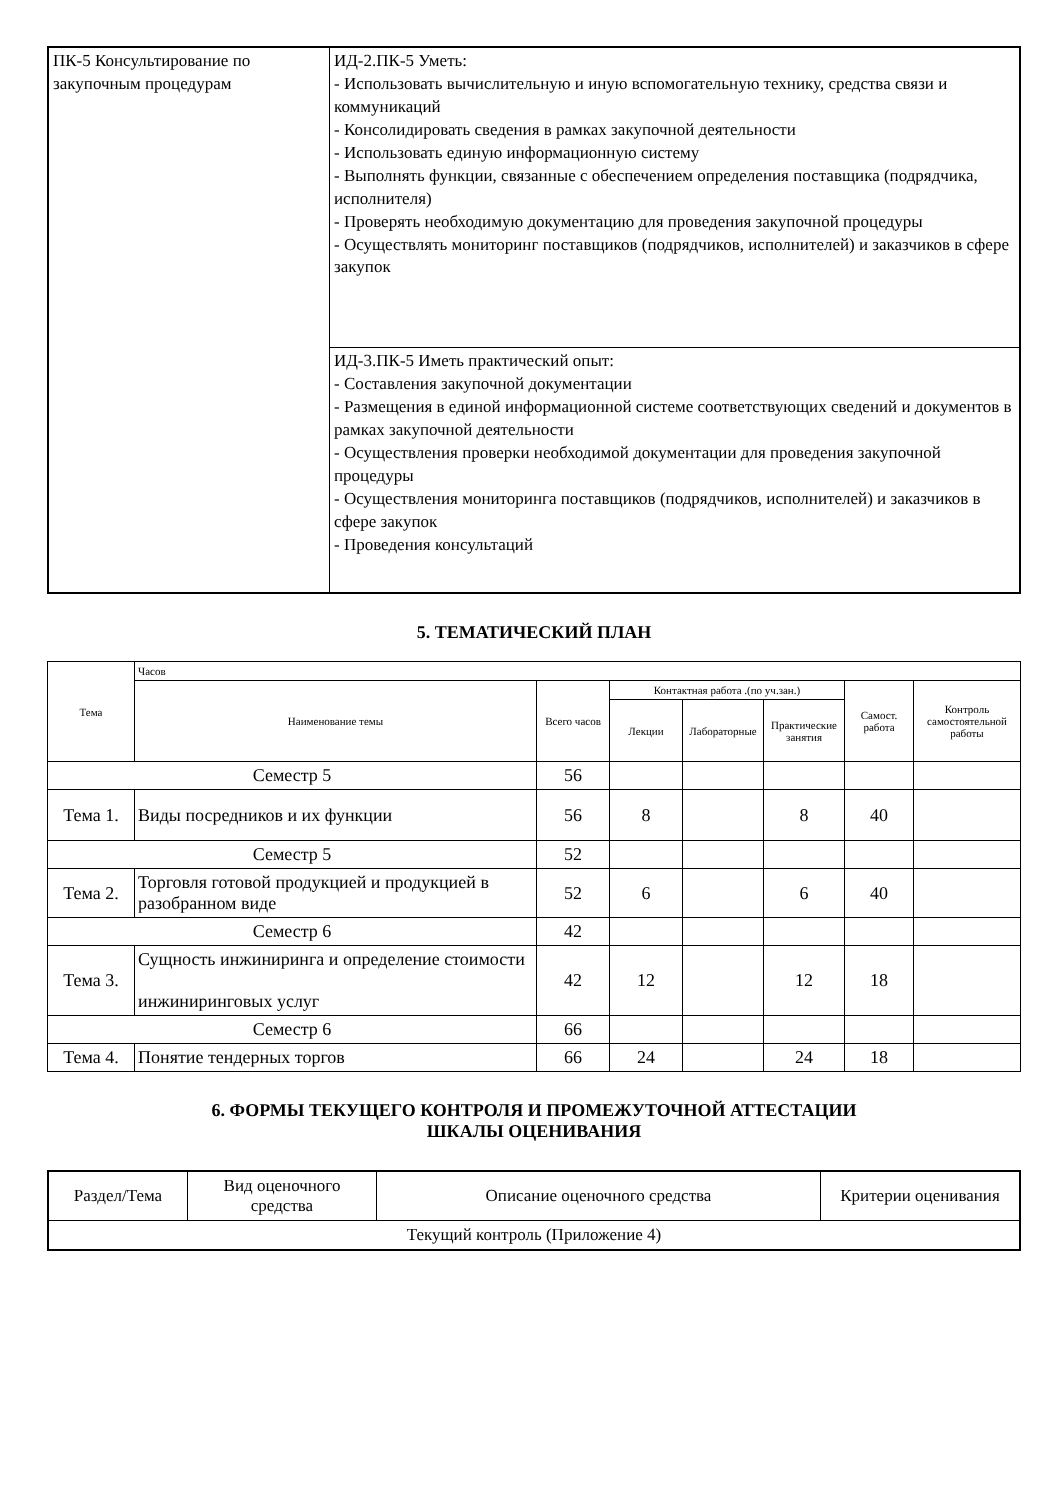| ПК-5 Консультирование по закупочным процедурам | ИД-2.ПК-5 Уметь: - Использовать вычислительную и иную вспомогательную технику, средства связи и коммуникаций - Консолидировать сведения в рамках закупочной деятельности - Использовать единую информационную систему - Выполнять функции, связанные с обеспечением определения поставщика (подрядчика, исполнителя) - Проверять необходимую документацию для проведения закупочной процедуры - Осуществлять мониторинг поставщиков (подрядчиков, исполнителей) и заказчиков в сфере закупок |
| | ИД-3.ПК-5 Иметь практический опыт: - Составления закупочной документации - Размещения в единой информационной системе соответствующих сведений и документов в рамках закупочной деятельности - Осуществления проверки необходимой документации для проведения закупочной процедуры - Осуществления мониторинга поставщиков (подрядчиков, исполнителей) и заказчиков в сфере закупок - Проведения консультаций |
5. ТЕМАТИЧЕСКИЙ ПЛАН
| Тема | Часов | | | | | | |
| --- | --- | --- | --- | --- | --- | --- | --- |
| | Наименование темы | Всего часов | Контактная работа .(по уч.зан.) | | | Самост. работа | Контроль самостоятельной работы |
| | | | Лекции | Лабораторные | Практические занятия | | |
| Семестр 5 | | 56 | | | | | |
| Тема 1. | Виды посредников и их функции | 56 | 8 | | 8 | 40 | |
| Семестр 5 | | 52 | | | | | |
| Тема 2. | Торговля готовой продукцией и продукцией в разобранном виде | 52 | 6 | | 6 | 40 | |
| Семестр 6 | | 42 | | | | | |
| Тема 3. | Сущность инжиниринга и определение стоимости инжиниринговых услуг | 42 | 12 | | 12 | 18 | |
| Семестр 6 | | 66 | | | | | |
| Тема 4. | Понятие тендерных торгов | 66 | 24 | | 24 | 18 | |
6. ФОРМЫ ТЕКУЩЕГО КОНТРОЛЯ И ПРОМЕЖУТОЧНОЙ АТТЕСТАЦИИ
ШКАЛЫ ОЦЕНИВАНИЯ
| Раздел/Тема | Вид оценочного средства | Описание оценочного средства | Критерии оценивания |
| Текущий контроль (Приложение 4) | | | |